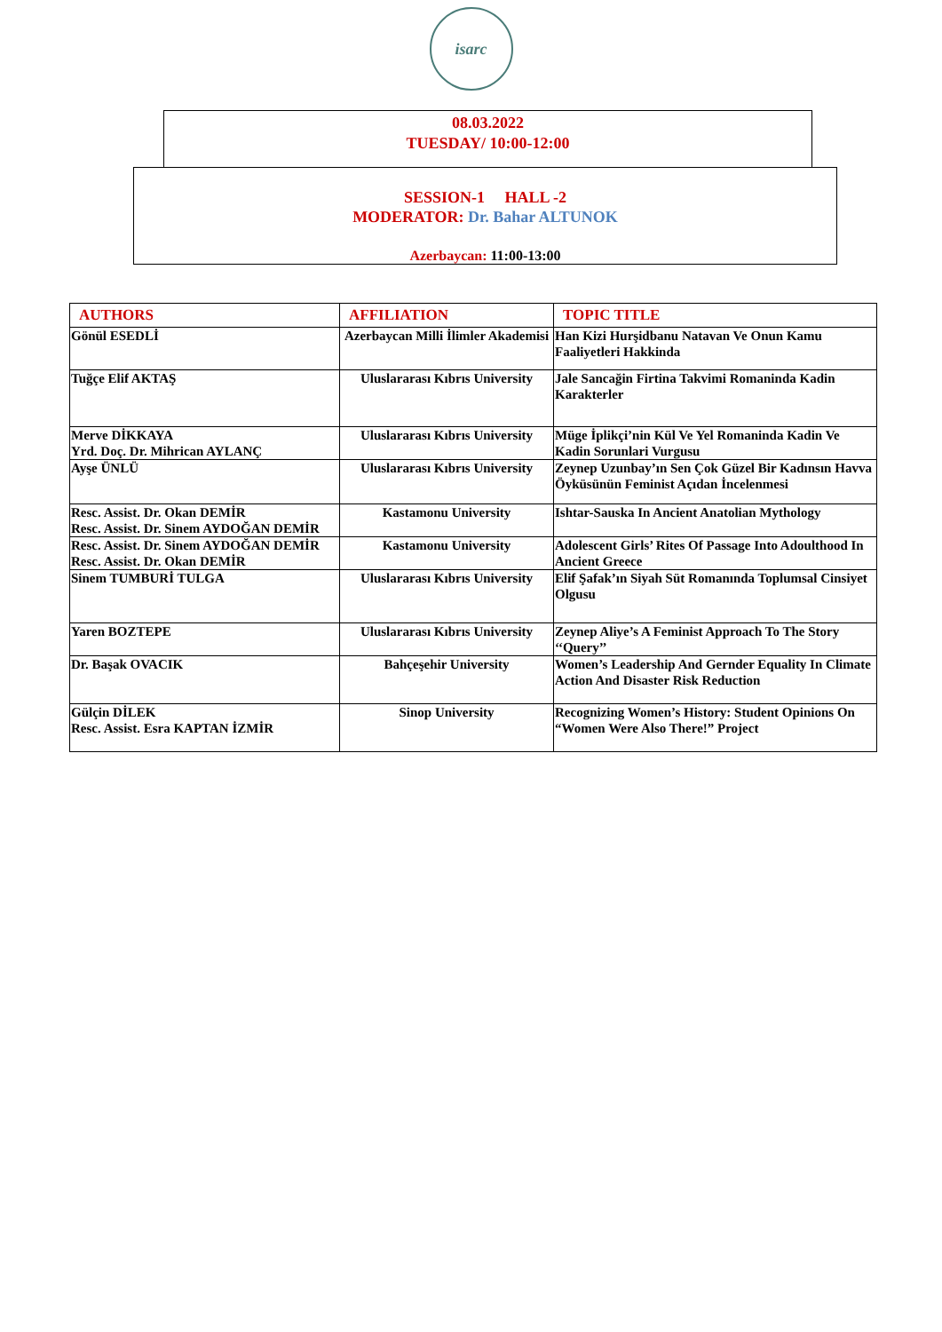isarc
08.03.2022
TUESDAY/ 10:00-12:00
SESSION-1 HALL -2
MODERATOR: Dr. Bahar ALTUNOK
Azerbaycan: 11:00-13:00
| AUTHORS | AFFILIATION | TOPIC TITLE |
| --- | --- | --- |
| Gönül ESEDLİ | Azerbaycan Milli İlimler Akademisi | Han Kizi Hurşidbanu Natavan Ve Onun Kamu Faaliyetleri Hakkinda |
| Tuğçe Elif AKTAŞ | Uluslararası Kıbrıs University | Jale Sancağin Firtina Takvimi Romaninda Kadin Karakterler |
| Merve DİKKAYA Yrd. Doç. Dr. Mihrican AYLANÇ | Uluslararası Kıbrıs University | Müge İplikçi’nin Kül Ve Yel Romaninda Kadin Ve Kadin Sorunlari Vurgusu |
| Ayşe ÜNLÜ | Uluslararası Kıbrıs University | Zeynep Uzunbay’ın Sen Çok Güzel Bir Kadınsın Havva Öyküsünün Feminist Açıdan İncelenmesi |
| Resc. Assist. Dr. Okan DEMİR Resc. Assist. Dr. Sinem AYDOĞAN DEMİR | Kastamonu University | Ishtar-Sauska In Ancient Anatolian Mythology |
| Resc. Assist. Dr. Sinem AYDOĞAN DEMİR Resc. Assist. Dr. Okan DEMİR | Kastamonu University | Adolescent Girls’ Rites Of Passage Into Adoulthood In Ancient Greece |
| Sinem TUMBURİ TULGA | Uluslararası Kıbrıs University | Elif Şafak’ın Siyah Süt Romanında Toplumsal Cinsiyet Olgusu |
| Yaren BOZTEPE | Uluslararası Kıbrıs University | Zeynep Aliye’s A Feminist Approach To The Story ‘‘Query’’ |
| Dr. Başak OVACIK | Bahçeşehir University | Women’s Leadership And Gernder Equality In Climate Action And Disaster Risk Reduction |
| Gülçin DİLEK Resc. Assist. Esra KAPTAN İZMİR | Sinop University | Recognizing Women’s History: Student Opinions On “Women Were Also There!” Project |